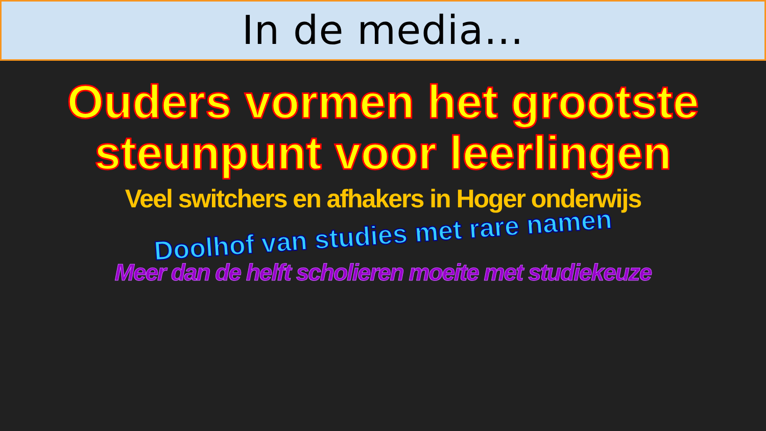In de media…
Ouders vormen het grootste steunpunt voor leerlingen
Veel switchers en afhakers in Hoger onderwijs
Doolhof van studies met rare namen
Meer dan de helft scholieren moeite met studiekeuze